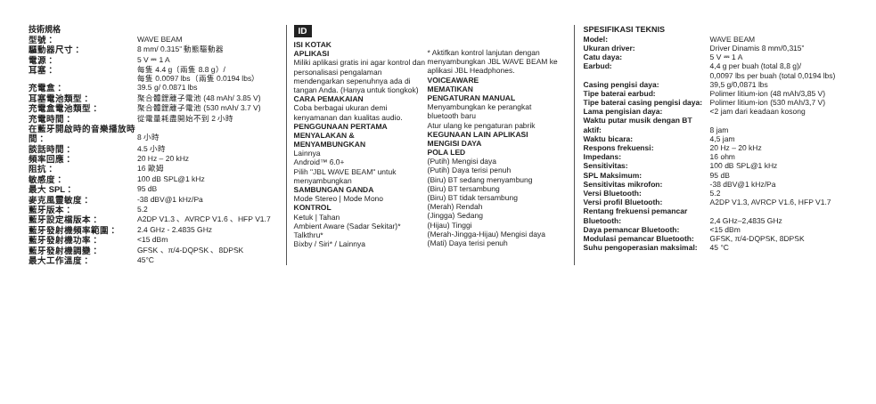技術規格
| 型號： | WAVE BEAM |
| 驅動器尺寸： | 8 mm/ 0.315” 動態驅動器 |
| 電源： | 5 V ⎓ 1 A |
| 耳塞： | 每隻 4.4 g（兩隻 8.8 g）/ 每隻 0.0097 lbs（兩隻 0.0194 lbs） |
| 充電盒： | 39.5 g/ 0.0871 lbs |
| 耳塞電池類型： | 聚合體鋰離子電池 (48 mAh/ 3.85 V) |
| 充電盒電池類型： | 聚合體鋰離子電池 (530 mAh/ 3.7 V) |
| 充電時間： | 從電量耗盡開始不到 2 小時 |
| 在藍牙開啟時的音樂播放時間： | 8 小時 |
| 談話時間： | 4.5 小時 |
| 頻率回應： | 20 Hz – 20 kHz |
| 阻抗： | 16 歐姆 |
| 敏感度： | 100 dB SPL@1 kHz |
| 最大 SPL： | 95 dB |
| 麥克風靈敏度： | -38 dBV@1 kHz/Pa |
| 藍牙版本： | 5.2 |
| 藍牙設定檔版本： | A2DP V1.3 、AVRCP V1.6 、HFP V1.7 |
| 藍牙發射機頻率範圍： | 2.4 GHz - 2.4835 GHz |
| 藍牙發射機功率： | <15 dBm |
| 藍牙發射機調變： | GFSK 、π/4-DQPSK 、8DPSK |
| 最大工作溫度： | 45°C |
ID
ISI KOTAK
APLIKASI
Miliki aplikasi gratis ini agar kontrol dan personalisasi pengalaman mendengarkan sepenuhnya ada di tangan Anda. (Hanya untuk tiongkok)
CARA PEMAKAIAN
Coba berbagai ukuran demi kenyamanan dan kualitas audio.
PENGGUNAAN PERTAMA
MENYALAKAN & MENYAMBUNGKAN
Lainnya
Android™ 6.0+
Pilih "JBL WAVE BEAM" untuk menyambungkan
SAMBUNGAN GANDA
Mode Stereo | Mode Mono
KONTROL
Ketuk | Tahan
Ambient Aware (Sadar Sekitar)*
Talkthru*
Bixby / Siri* / Lainnya
* Aktifkan kontrol lanjutan dengan menyambungkan JBL WAVE BEAM ke aplikasi JBL Headphones.
VOICEAWARE
MEMATIKAN
PENGATURAN MANUAL
Menyambungkan ke perangkat bluetooth baru
Atur ulang ke pengaturan pabrik
KEGUNAAN LAIN APLIKASI
MENGISI DAYA
POLA LED
(Putih) Mengisi daya
(Putih) Daya terisi penuh
(Biru) BT sedang menyambung
(Biru) BT tersambung
(Biru) BT tidak tersambung
(Merah) Rendah
(Jingga) Sedang
(Hijau) Tinggi
(Merah-Jingga-Hijau) Mengisi daya
(Mati) Daya terisi penuh
SPESIFIKASI TEKNIS
| Model: | WAVE BEAM |
| Ukuran driver: | Driver Dinamis 8 mm/0,315” |
| Catu daya: | 5 V ⎓ 1 A |
| Earbud: | 4,4 g per buah (total 8,8 g)/ 0,0097 lbs per buah (total 0,0194 lbs) |
| Casing pengisi daya: | 39,5 g/0,0871 lbs |
| Tipe baterai earbud: | Polimer litium-ion (48 mAh/3,85 V) |
| Tipe baterai casing pengisi daya: | Polimer litium-ion (530 mAh/3,7 V) |
| Lama pengisian daya: | <2 jam dari keadaan kosong |
| Waktu putar musik dengan BT aktif: | 8 jam |
| Waktu bicara: | 4,5 jam |
| Respons frekuensi: | 20 Hz – 20 kHz |
| Impedans: | 16 ohm |
| Sensitivitas: | 100 dB SPL@1 kHz |
| SPL Maksimum: | 95 dB |
| Sensitivitas mikrofon: | -38 dBV@1 kHz/Pa |
| Versi Bluetooth: | 5.2 |
| Versi profil Bluetooth: | A2DP V1.3, AVRCP V1.6, HFP V1.7 |
| Rentang frekuensi pemancar Bluetooth: | 2,4 GHz–2,4835 GHz |
| Daya pemancar Bluetooth: | <15 dBm |
| Modulasi pemancar Bluetooth: | GFSK, π/4-DQPSK, 8DPSK |
| Suhu pengoperasian maksimal: | 45 °C |